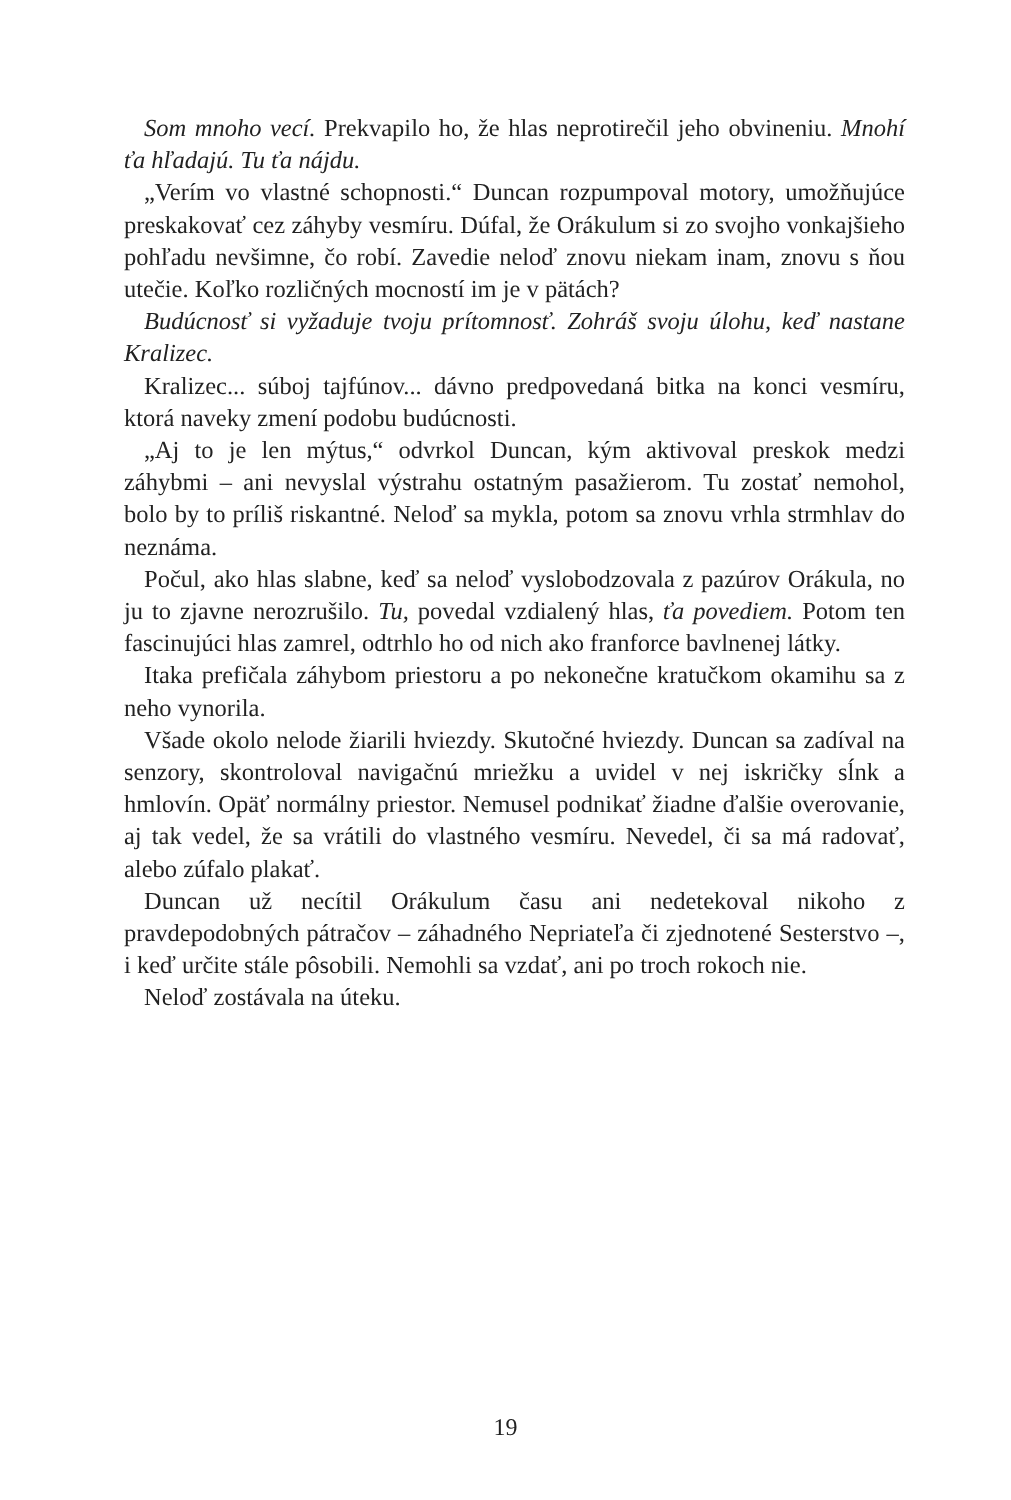Som mnoho vecí. Prekvapilo ho, že hlas neprotirečil jeho obvineniu. Mnohí ťa hľadajú. Tu ťa nájdu.
„Verím vo vlastné schopnosti.“ Duncan rozpumpoval motory, umožňujúce preskakovať cez záhyby vesmíru. Dúfal, že Orákulum si zo svojho vonkajšieho pohľadu nevšimne, čo robí. Zavedie neloď znovu niekam inam, znovu s ňou utečie. Koľko rozličných mocností im je v pätách?
Budúcnosť si vyžaduje tvoju prítomnosť. Zohráš svoju úlohu, keď nastane Kralizec.
Kralizec... súboj tajfúnov... dávno predpovedaná bitka na konci vesmíru, ktorá naveky zmení podobu budúcnosti.
„Aj to je len mýtus,“ odvrkol Duncan, kým aktivoval preskok medzi záhybmi – ani nevyslal výstrahu ostatným pasažierom. Tu zostať nemohol, bolo by to príliš riskantné. Neloď sa mykla, potom sa znovu vrhla strmhlav do neznáma.
Počul, ako hlas slabne, keď sa neloď vyslobodzovala z pazúrov Orákula, no ju to zjavne nerozrušilo. Tu, povedal vzdialený hlas, ťa povediem. Potom ten fascinujúci hlas zamrel, odtrhlo ho od nich ako franforce bavlnenej látky.
Itaka prefičala záhybom priestoru a po nekonečne kratučkom okamihu sa z neho vynorila.
Všade okolo nelode žiarili hviezdy. Skutočné hviezdy. Duncan sa zadíval na senzory, skontroloval navigačnú mriežku a uvidel v nej iskričky sĺnk a hmlovín. Opäť normálny priestor. Nemusel podnikať žiadne ďalšie overovanie, aj tak vedel, že sa vrátili do vlastného vesmíru. Nevedel, či sa má radovať, alebo zúfalo plakať.
Duncan už necítil Orákulum času ani nedetekoval nikoho z pravdepodobných pátračov – záhadného Nepriateľa či zjednotené Sesterstvo –, i keď určite stále pôsobili. Nemohli sa vzdať, ani po troch rokoch nie.
Neloď zostávala na úteku.
19